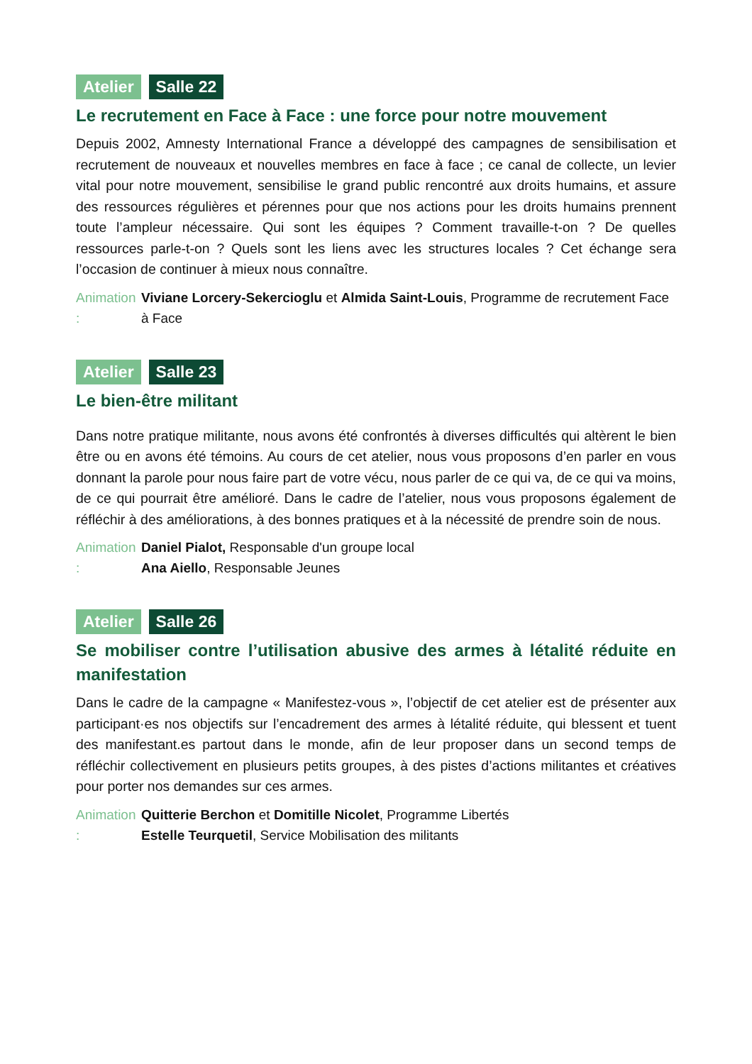Atelier Salle 22
Le recrutement en Face à Face : une force pour notre mouvement
Depuis 2002, Amnesty International France a développé des campagnes de sensibilisation et recrutement de nouveaux et nouvelles membres en face à face ; ce canal de collecte, un levier vital pour notre mouvement, sensibilise le grand public rencontré aux droits humains, et assure des ressources régulières et pérennes pour que nos actions pour les droits humains prennent toute l’ampleur nécessaire. Qui sont les équipes ? Comment travaille-t-on ? De quelles ressources parle-t-on ? Quels sont les liens avec les structures locales ? Cet échange sera l’occasion de continuer à mieux nous connaître.
Animation : Viviane Lorcery-Sekercioglu et Almida Saint-Louis, Programme de recrutement Face à Face
Atelier Salle 23
Le bien-être militant
Dans notre pratique militante, nous avons été confrontés à diverses difficultés qui altèrent le bien être ou en avons été témoins. Au cours de cet atelier, nous vous proposons d’en parler en vous donnant la parole pour nous faire part de votre vécu, nous parler de ce qui va, de ce qui va moins, de ce qui pourrait être amélioré. Dans le cadre de l’atelier, nous vous proposons également de réfléchir à des améliorations, à des bonnes pratiques et à la nécessité de prendre soin de nous.
Animation : Daniel Pialot, Responsable d'un groupe local
Ana Aiello, Responsable Jeunes
Atelier Salle 26
Se mobiliser contre l’utilisation abusive des armes à létalité réduite en manifestation
Dans le cadre de la campagne « Manifestez-vous », l’objectif de cet atelier est de présenter aux participant·es nos objectifs sur l’encadrement des armes à létalité réduite, qui blessent et tuent des manifestant.es partout dans le monde, afin de leur proposer dans un second temps de réfléchir collectivement en plusieurs petits groupes, à des pistes d’actions militantes et créatives pour porter nos demandes sur ces armes.
Animation : Quitterie Berchon et Domitille Nicolet, Programme Libertés
Estelle Teurquetil, Service Mobilisation des militants